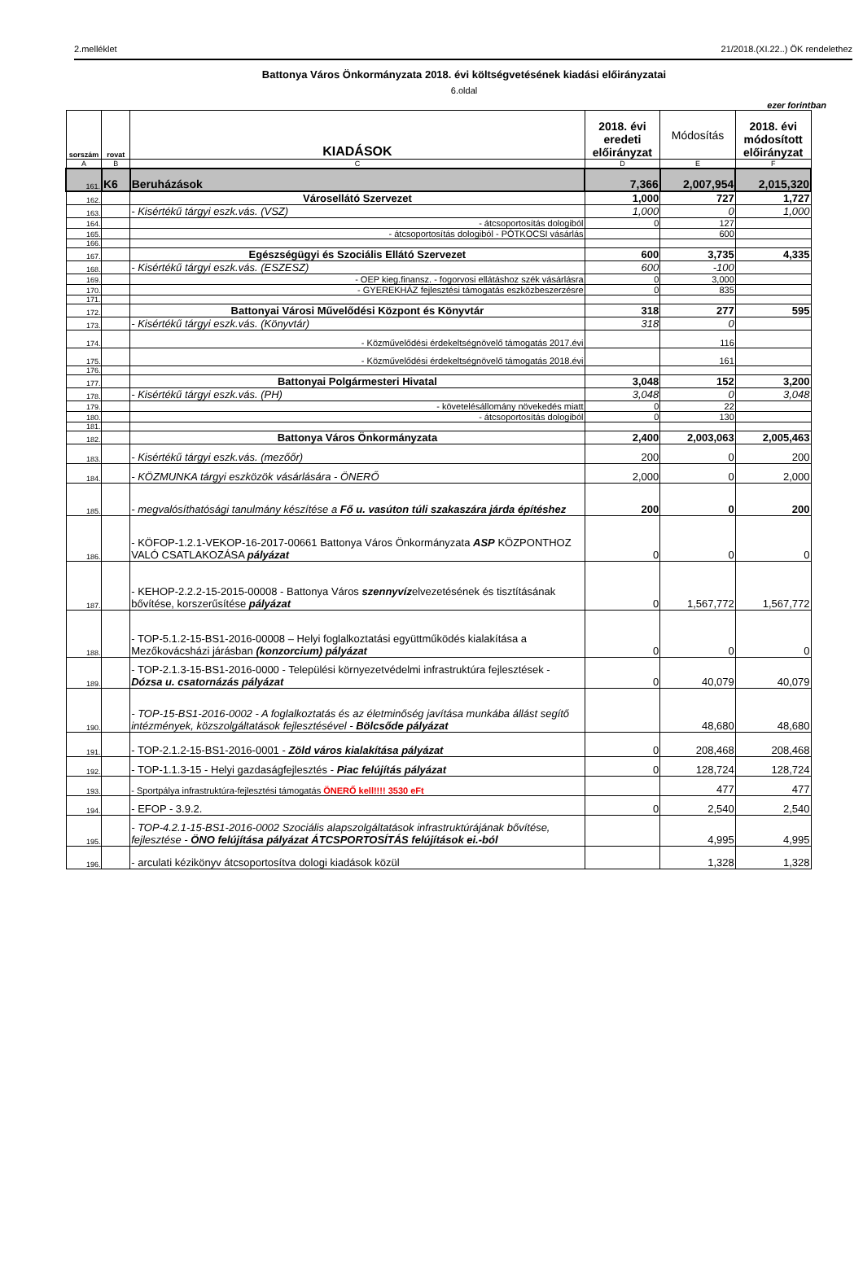2.melléklet 21/2018.(XI.22..) ÖK rendelethez
Battonya Város Önkormányzata 2018. évi költségvetésének kiadási előirányzatai
6.oldal
ezer forintban
| sorszám | rovat | KIADÁSOK | 2018. évi eredeti előirányzat | Módosítás | 2018. évi módosított előirányzat |
| --- | --- | --- | --- | --- | --- |
| A | B | C | D | E | F |
| 161. | K6 | Beruházások | 7,366 | 2,007,954 | 2,015,320 |
| 162. | | Városellátó Szervezet | 1,000 | 727 | 1,727 |
| 163. | | - Kisértékű tárgyi eszk.vás. (VSZ) | 1,000 | 0 | 1,000 |
| 164. | | - átcsoportosítás dologiból | 0 | 127 | |
| 165. | | - átcsoportosítás dologiból - PÓTKOCSI vásárlás | | 600 | |
| 166. | | | | | |
| 167. | | Egészségügyi és Szociális Ellátó Szervezet | 600 | 3,735 | 4,335 |
| 168. | | - Kisértékű tárgyi eszk.vás. (ESZESZ) | 600 | -100 | |
| 169. | | - OEP kieg.finansz. - fogorvosi ellátáshoz szék vásárlásra | 0 | 3,000 | |
| 170. | | - GYEREKHÁZ fejlesztési támogatás eszközbeszerzésre | 0 | 835 | |
| 171. | | | | | |
| 172. | | Battonyai Városi Művelődési Központ és Könyvtár | 318 | 277 | 595 |
| 173. | | - Kisértékű tárgyi eszk.vás. (Könyvtár) | 318 | 0 | |
| 174. | | - Közművelődési érdekeltségnövelő támogatás 2017.évi | | 116 | |
| 175. | | - Közművelődési érdekeltségnövelő támogatás 2018.évi | | 161 | |
| 176. | | | | | |
| 177. | | Battonyai Polgármesteri Hivatal | 3,048 | 152 | 3,200 |
| 178. | | - Kisértékű tárgyi eszk.vás. (PH) | 3,048 | 0 | 3,048 |
| 179. | | - követelésállomány növekedés miatt | 0 | 22 | |
| 180. | | - átcsoportosítás dologiból | 0 | 130 | |
| 181. | | | | | |
| 182. | | Battonya Város Önkormányzata | 2,400 | 2,003,063 | 2,005,463 |
| 183. | | - Kisértékű tárgyi eszk.vás. (mezőőr) | 200 | 0 | 200 |
| 184. | | - KÖZMUNKA tárgyi eszközök vásárlására - ÖNERŐ | 2,000 | 0 | 2,000 |
| 185. | | - megvalósíthatósági tanulmány készítése a Fő u. vasúton túli szakaszára járda építéshez | 200 | 0 | 200 |
| 186. | | - KÖFOP-1.2.1-VEKOP-16-2017-00661 Battonya Város Önkormányzata ASP KÖZPONTHOZ VALÓ CSATLAKOZÁSA pályázat | 0 | 0 | 0 |
| 187. | | - KEHOP-2.2.2-15-2015-00008 - Battonya Város szennyvíz elvezetésének és tisztításának bővítése, korszerűsítése pályázat | 0 | 1,567,772 | 1,567,772 |
| 188. | | - TOP-5.1.2-15-BS1-2016-00008 – Helyi foglalkoztatási együttműködés kialakítása a Mezőkovácsházi járásban (konzorcium) pályázat | 0 | 0 | 0 |
| 189. | | - TOP-2.1.3-15-BS1-2016-0000 - Települési környezetvédelmi infrastruktúra fejlesztések - Dózsa u. csatornázás pályázat | 0 | 40,079 | 40,079 |
| 190. | | - TOP-15-BS1-2016-0002 - A foglalkoztatás és az életminőség javítása munkába állást segítő intézmények, közszolgáltatások fejlesztésével - Bölcsőde pályázat | | 48,680 | 48,680 |
| 191. | | - TOP-2.1.2-15-BS1-2016-0001 - Zöld város kialakítása pályázat | 0 | 208,468 | 208,468 |
| 192. | | - TOP-1.1.3-15 - Helyi gazdaságfejlesztés - Piac felújítás pályázat | 0 | 128,724 | 128,724 |
| 193. | | - Sportpálya infrastruktúra-fejlesztési támogatás ÖNERŐ kell!!!! 3530 eFt | | 477 | 477 |
| 194. | | - EFOP - 3.9.2. | 0 | 2,540 | 2,540 |
| 195. | | - TOP-4.2.1-15-BS1-2016-0002 Szociális alapszolgáltatások infrastruktúrájának bővítése, fejlesztése - ÖNO felújítása pályázat ÁTCSPORTOSÍTÁS felújítások ei.-ból | | 4,995 | 4,995 |
| 196. | | - arculati kézikönyv átcsoportosítva dologi kiadások közül | | 1,328 | 1,328 |